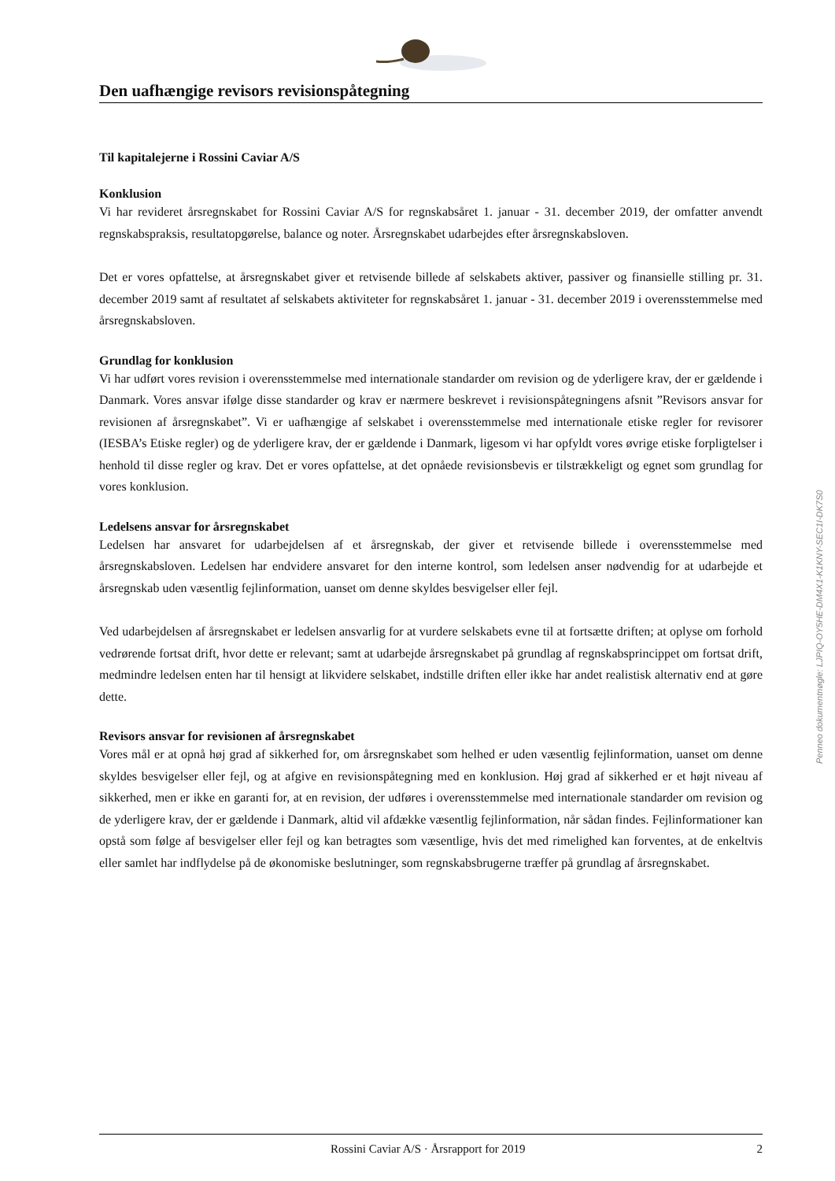Den uafhængige revisors revisionspåtegning
Til kapitalejerne i Rossini Caviar A/S
Konklusion
Vi har revideret årsregnskabet for Rossini Caviar A/S for regnskabsåret 1. januar - 31. december 2019, der omfatter anvendt regnskabspraksis, resultatopgørelse, balance og noter. Årsregnskabet udarbejdes efter årsregnskabsloven.
Det er vores opfattelse, at årsregnskabet giver et retvisende billede af selskabets aktiver, passiver og finansielle stilling pr. 31. december 2019 samt af resultatet af selskabets aktiviteter for regnskabsåret 1. januar - 31. december 2019 i overensstemmelse med årsregnskabsloven.
Grundlag for konklusion
Vi har udført vores revision i overensstemmelse med internationale standarder om revision og de yderligere krav, der er gældende i Danmark. Vores ansvar ifølge disse standarder og krav er nærmere beskrevet i revisionspåtegningens afsnit ”Revisors ansvar for revisionen af årsregnskabet”. Vi er uafhængige af selskabet i overensstemmelse med internationale etiske regler for revisorer (IESBA’s Etiske regler) og de yderligere krav, der er gældende i Danmark, ligesom vi har opfyldt vores øvrige etiske forpligtelser i henhold til disse regler og krav. Det er vores opfattelse, at det opnåede revisionsbevis er tilstrækkeligt og egnet som grundlag for vores konklusion.
Ledelsens ansvar for årsregnskabet
Ledelsen har ansvaret for udarbejdelsen af et årsregnskab, der giver et retvisende billede i overensstemmelse med årsregnskabsloven. Ledelsen har endvidere ansvaret for den interne kontrol, som ledelsen anser nødvendig for at udarbejde et årsregnskab uden væsentlig fejlinformation, uanset om denne skyldes besvigelser eller fejl.
Ved udarbejdelsen af årsregnskabet er ledelsen ansvarlig for at vurdere selskabets evne til at fortsætte driften; at oplyse om forhold vedrørende fortsat drift, hvor dette er relevant; samt at udarbejde årsregnskabet på grundlag af regnskabsprincippet om fortsat drift, medmindre ledelsen enten har til hensigt at likvidere selskabet, indstille driften eller ikke har andet realistisk alternativ end at gøre dette.
Revisors ansvar for revisionen af årsregnskabet
Vores mål er at opnå høj grad af sikkerhed for, om årsregnskabet som helhed er uden væsentlig fejlinformation, uanset om denne skyldes besvigelser eller fejl, og at afgive en revisionspåtegning med en konklusion. Høj grad af sikkerhed er et højt niveau af sikkerhed, men er ikke en garanti for, at en revision, der udføres i overensstemmelse med internationale standarder om revision og de yderligere krav, der er gældende i Danmark, altid vil afdække væsentlig fejlinformation, når sådan findes. Fejlinformationer kan opstå som følge af besvigelser eller fejl og kan betragtes som væsentlige, hvis det med rimelighed kan forventes, at de enkeltvis eller samlet har indflydelse på de økonomiske beslutninger, som regnskabsbrugerne træffer på grundlag af årsregnskabet.
Rossini Caviar A/S · Årsrapport for 2019 2
Penneo dokumentnøgle: LJPIQ-OY5HE-DM4X1-K1KNY-SEC1I-DK7S0